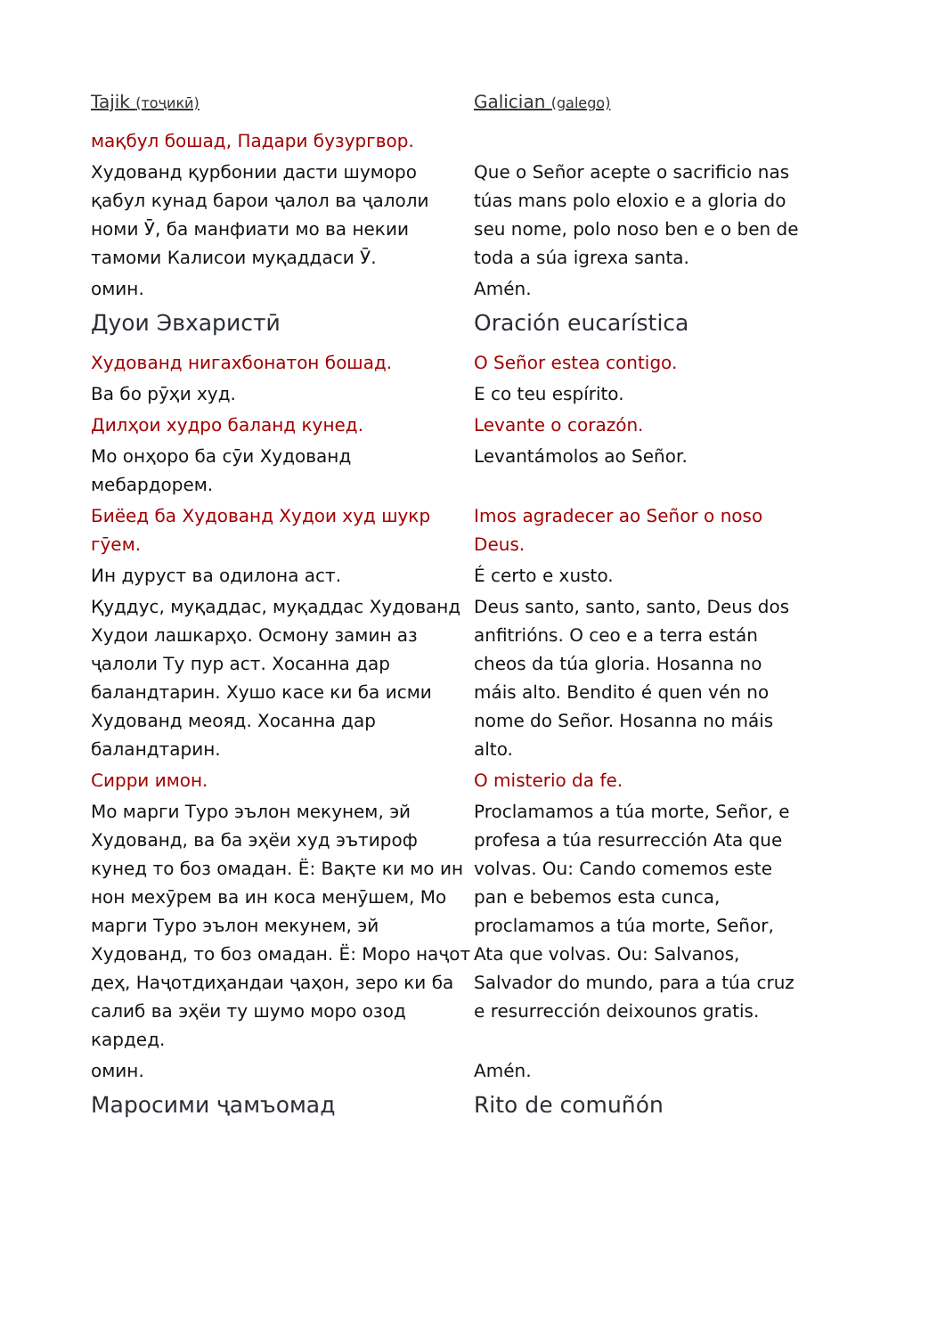| Tajik (тоҷикӣ) | Galician (galego) |
| мақбул бошад, Падари бузургвор. | |
| Худованд қурбонии дасти шуморо қабул кунад барои ҷалол ва ҷалоли номи Ӯ, ба манфиати мо ва некии тамоми Калисои муқаддаси Ӯ. | Que o Señor acepte o sacrificio nas túas mans polo eloxio e a gloria do seu nome, polo noso ben e o ben de toda a súa igrexa santa. |
| омин. | Amén. |
| Дуои Эвхаристӣ | Oración eucarística |
| Худованд нигахбонатон бошад. | O Señor estea contigo. |
| Ва бо рӯҳи худ. | E co teu espírito. |
| Дилҳои худро баланд кунед. | Levante o corazón. |
| Мо онҳоро ба сӯи Худованд мебардорем. | Levantámolos ao Señor. |
| Биёед ба Худованд Худои худ шукр гӯем. | Imos agradecer ao Señor o noso Deus. |
| Ин дуруст ва одилона аст. | É certo e xusto. |
| Қуддус, муқаддас, муқаддас Худованд Худои лашкарҳо. Осмону замин аз ҷалоли Ту пур аст. Хосанна дар баландтарин. Хушо касе ки ба исми Худованд меояд. Хосанна дар баландтарин. | Deus santo, santo, santo, Deus dos anfitrións. O ceo e a terra están cheos da túa gloria. Hosanna no máis alto. Bendito é quen vén no nome do Señor. Hosanna no máis alto. |
| Сирри имон. | O misterio da fe. |
| Мо марги Туро эълон мекунем, эй Худованд, ва ба эҳёи худ эътироф кунед то боз омадан. Ё: Вақте ки мо ин нон мехӯрем ва ин коса менӯшем, Мо марги Туро эълон мекунем, эй Худованд, то боз омадан. Ё: Моро наҷот деҳ, Наҷотдиҳандаи ҷаҳон, зеро ки ба салиб ва эҳёи ту шумо моро озод кардед. | Proclamamos a túa morte, Señor, e profesa a túa resurrección Ata que volvas. Ou: Cando comemos este pan e bebemos esta cunca, proclamamos a túa morte, Señor, Ata que volvas. Ou: Salvanos, Salvador do mundo, para a túa cruz e resurrección deixounos gratis. |
| омин. | Amén. |
| Маросими ҷамъомад | Rito de comuñón |